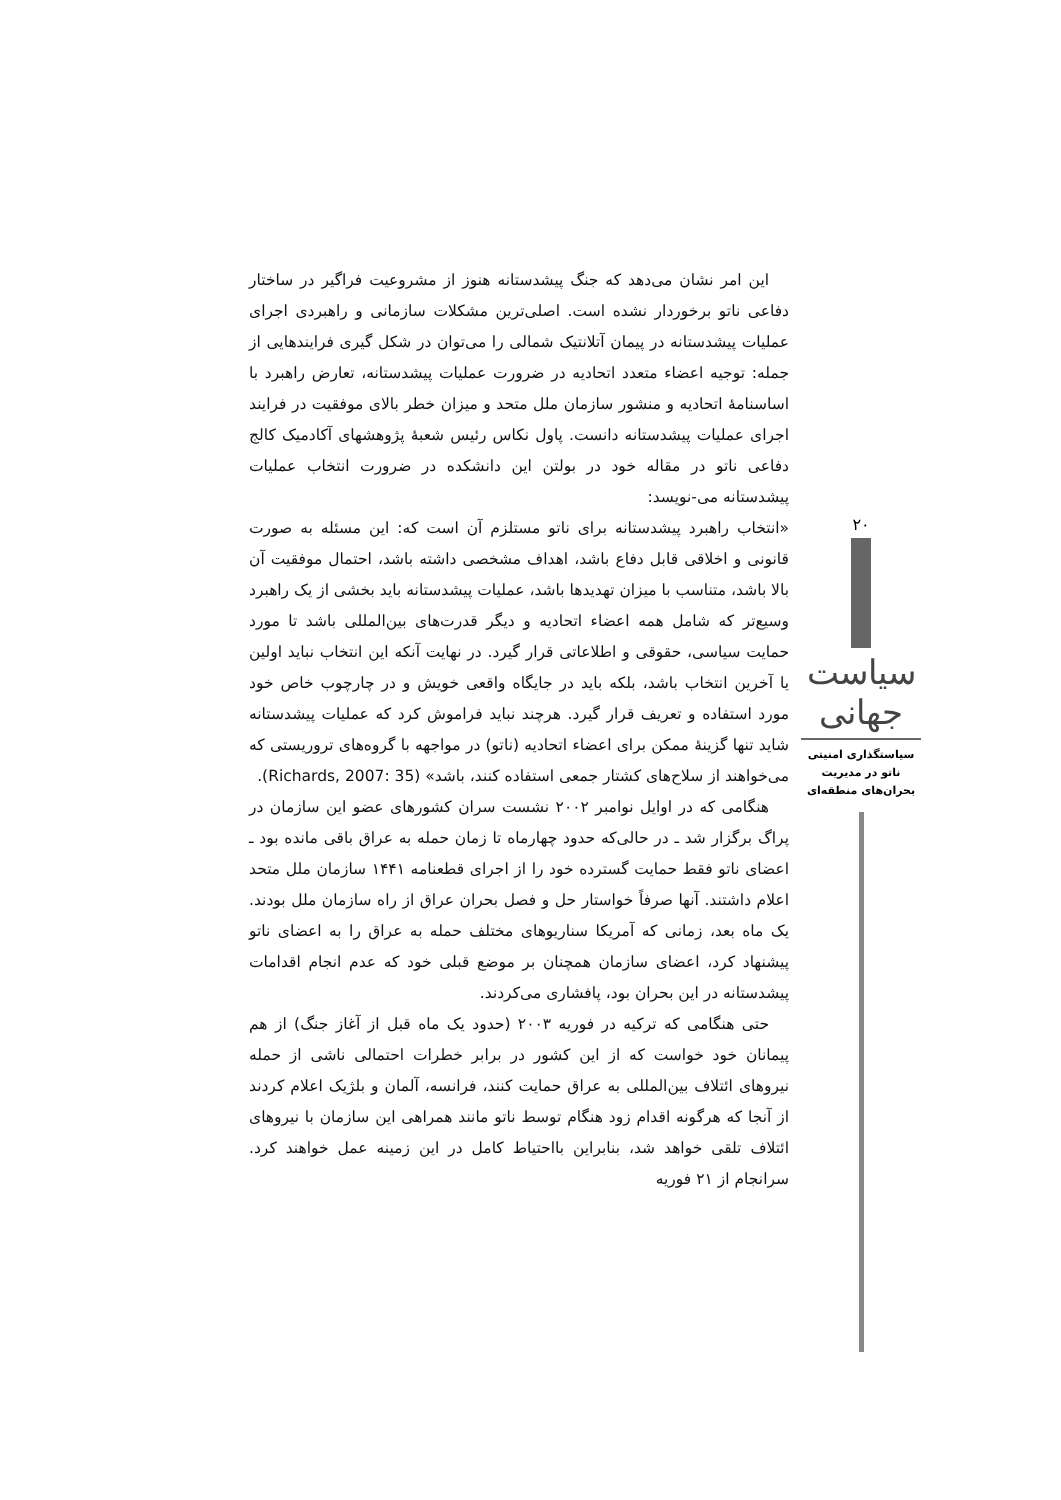۲۰
سیاست جهانی
سیاستگذاری امنیتی ناتو در مدیریت بحران‌های منطقه‌ای
این امر نشان می‌دهد که جنگ پیشدستانه هنوز از مشروعیت فراگیر در ساختار دفاعی ناتو برخوردار نشده است. اصلی‌ترین مشکلات سازمانی و راهبردی اجرای عملیات پیشدستانه در پیمان آتلانتیک شمالی را می‌توان در شکل گیری فرایندهایی از جمله: توجیه اعضاء متعدد اتحادیه در ضرورت عملیات پیشدستانه، تعارض راهبرد با اساسنامهٔ اتحادیه و منشور سازمان ملل متحد و میزان خطر بالای موفقیت در فرایند اجرای عملیات پیشدستانه دانست. پاول نکاس رئیس شعبهٔ پژوهشهای آکادمیک کالج دفاعی ناتو در مقاله خود در بولتن این دانشکده در ضرورت انتخاب عملیات پیشدستانه می-نویسد:
«انتخاب راهبرد پیشدستانه برای ناتو مستلزم آن است که: این مسئله به صورت قانونی و اخلاقی قابل دفاع باشد، اهداف مشخصی داشته باشد، احتمال موفقیت آن بالا باشد، متناسب با میزان تهدیدها باشد، عملیات پیشدستانه باید بخشی از یک راهبرد وسیع‌تر که شامل همه اعضاء اتحادیه و دیگر قدرت‌های بین‌المللی باشد تا مورد حمایت سیاسی، حقوقی و اطلاعاتی قرار گیرد. در نهایت آنکه این انتخاب نباید اولین یا آخرین انتخاب باشد، بلکه باید در جایگاه واقعی خویش و در چارچوب خاص خود مورد استفاده و تعریف قرار گیرد. هرچند نباید فراموش کرد که عملیات پیشدستانه شاید تنها گزینهٔ ممکن برای اعضاء اتحادیه (ناتو) در مواجهه با گروه‌های تروریستی که می‌خواهند از سلاح‌های کشتار جمعی استفاده کنند، باشد» (Richards, 2007: 35).
هنگامی که در اوایل نوامبر ۲۰۰۲ نشست سران کشورهای عضو این سازمان در پراگ برگزار شد ـ در حالی‌که حدود چهارماه تا زمان حمله به عراق باقی مانده بود ـ اعضای ناتو فقط حمایت گسترده خود را از اجرای قطعنامه ۱۴۴۱ سازمان ملل متحد اعلام داشتند. آنها صرفاً خواستار حل و فصل بحران عراق از راه سازمان ملل بودند. یک ماه بعد، زمانی که آمریکا سناریوهای مختلف حمله به عراق را به اعضای ناتو پیشنهاد کرد، اعضای سازمان همچنان بر موضع قبلی خود که عدم انجام اقدامات پیشدستانه در این بحران بود، پافشاری می‌کردند.
حتی هنگامی که ترکیه در فوریه ۲۰۰۳ (حدود یک ماه قبل از آغاز جنگ) از هم پیمانان خود خواست که از این کشور در برابر خطرات احتمالی ناشی از حمله نیروهای ائتلاف بین‌المللی به عراق حمایت کنند، فرانسه، آلمان و بلژیک اعلام کردند از آنجا که هرگونه اقدام زود هنگام توسط ناتو مانند همراهی این سازمان با نیروهای ائتلاف تلقی خواهد شد، بنابراین بااحتیاط کامل در این زمینه عمل خواهند کرد. سرانجام از ۲۱ فوریه